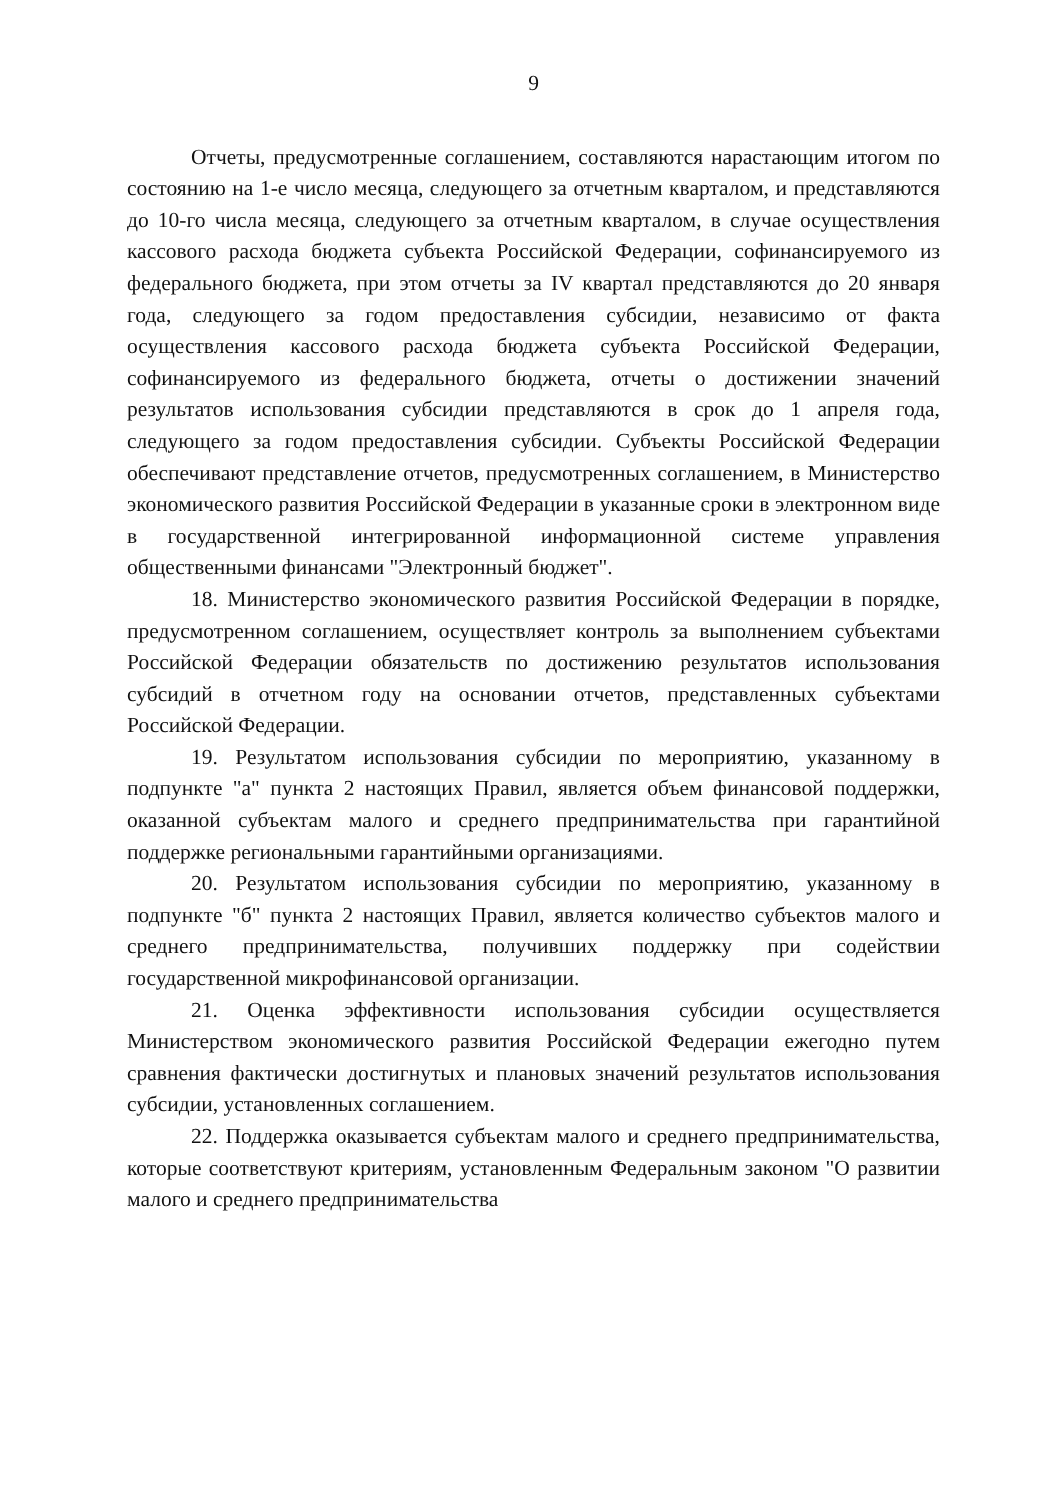9
Отчеты, предусмотренные соглашением, составляются нарастающим итогом по состоянию на 1-е число месяца, следующего за отчетным кварталом, и представляются до 10-го числа месяца, следующего за отчетным кварталом, в случае осуществления кассового расхода бюджета субъекта Российской Федерации, софинансируемого из федерального бюджета, при этом отчеты за IV квартал представляются до 20 января года, следующего за годом предоставления субсидии, независимо от факта осуществления кассового расхода бюджета субъекта Российской Федерации, софинансируемого из федерального бюджета, отчеты о достижении значений результатов использования субсидии представляются в срок до 1 апреля года, следующего за годом предоставления субсидии. Субъекты Российской Федерации обеспечивают представление отчетов, предусмотренных соглашением, в Министерство экономического развития Российской Федерации в указанные сроки в электронном виде в государственной интегрированной информационной системе управления общественными финансами "Электронный бюджет".
18. Министерство экономического развития Российской Федерации в порядке, предусмотренном соглашением, осуществляет контроль за выполнением субъектами Российской Федерации обязательств по достижению результатов использования субсидий в отчетном году на основании отчетов, представленных субъектами Российской Федерации.
19. Результатом использования субсидии по мероприятию, указанному в подпункте "а" пункта 2 настоящих Правил, является объем финансовой поддержки, оказанной субъектам малого и среднего предпринимательства при гарантийной поддержке региональными гарантийными организациями.
20. Результатом использования субсидии по мероприятию, указанному в подпункте "б" пункта 2 настоящих Правил, является количество субъектов малого и среднего предпринимательства, получивших поддержку при содействии государственной микрофинансовой организации.
21. Оценка эффективности использования субсидии осуществляется Министерством экономического развития Российской Федерации ежегодно путем сравнения фактически достигнутых и плановых значений результатов использования субсидии, установленных соглашением.
22. Поддержка оказывается субъектам малого и среднего предпринимательства, которые соответствуют критериям, установленным Федеральным законом "О развитии малого и среднего предпринимательства